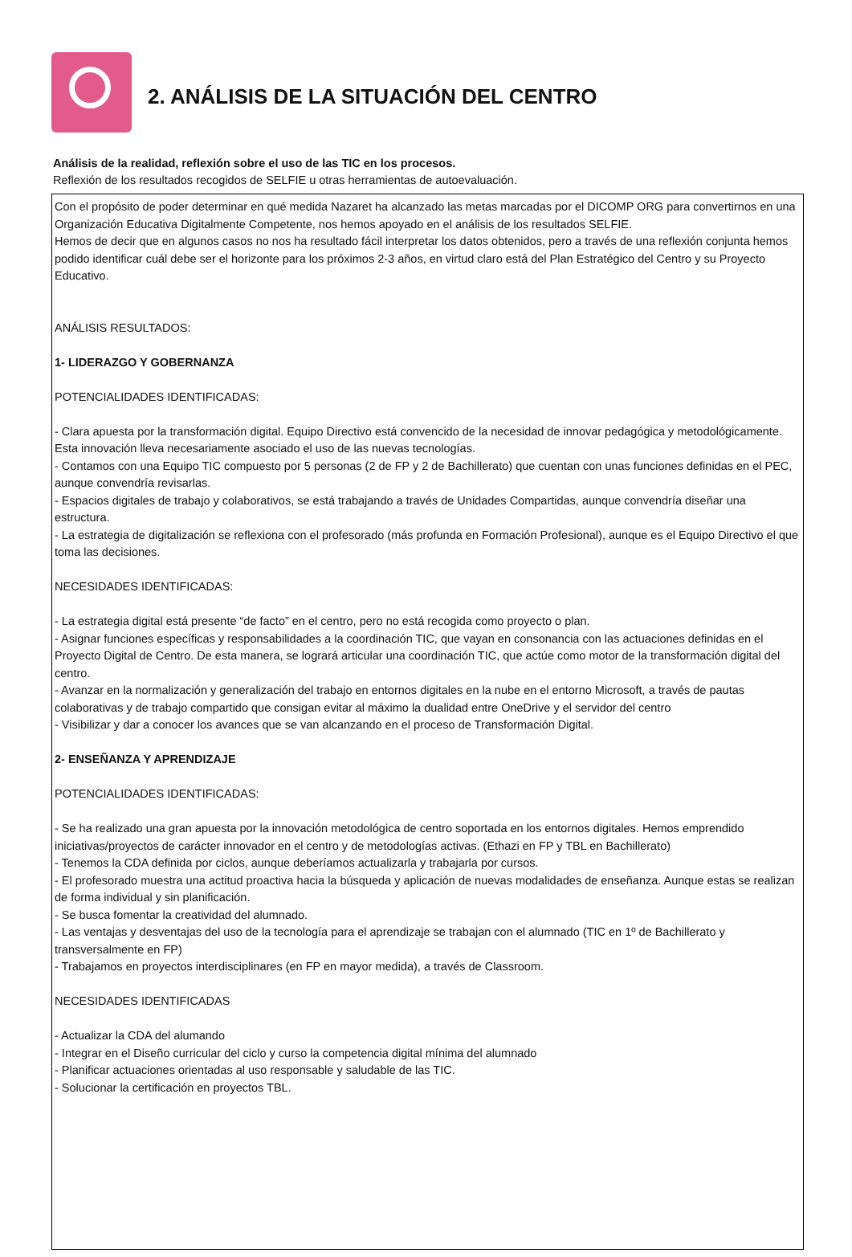2. ANÁLISIS DE LA SITUACIÓN DEL CENTRO
Análisis de la realidad, reflexión sobre el uso de las TIC en los procesos.
Reflexión de los resultados recogidos de SELFIE u otras herramientas de autoevaluación.
Con el propósito de poder determinar en qué medida Nazaret ha alcanzado las metas marcadas por el DICOMP ORG para convertirnos en una Organización Educativa Digitalmente Competente, nos hemos apoyado en el análisis de los resultados SELFIE.
Hemos de decir que en algunos casos no nos ha resultado fácil interpretar los datos obtenidos, pero a través de una reflexión conjunta hemos podido identificar cuál debe ser el horizonte para los próximos 2-3 años, en virtud claro está del Plan Estratégico del Centro y su Proyecto Educativo.
ANÁLISIS RESULTADOS:
1- LIDERAZGO Y GOBERNANZA
POTENCIALIDADES IDENTIFICADAS:
- Clara apuesta por la transformación digital. Equipo Directivo está convencido de la necesidad de innovar pedagógica y metodológicamente. Esta innovación lleva necesariamente asociado el uso de las nuevas tecnologías.
- Contamos con una Equipo TIC compuesto por 5 personas (2 de FP y 2 de Bachillerato) que cuentan con unas funciones definidas en el PEC, aunque convendría revisarlas.
- Espacios digitales de trabajo y colaborativos, se está trabajando a través de Unidades Compartidas, aunque convendría diseñar una estructura.
- La estrategia de digitalización se reflexiona con el profesorado (más profunda en Formación Profesional), aunque es el Equipo Directivo el que toma las decisiones.
NECESIDADES IDENTIFICADAS:
- La estrategia digital está presente “de facto” en el centro, pero no está recogida como proyecto o plan.
- Asignar funciones específicas y responsabilidades a la coordinación TIC, que vayan en consonancia con las actuaciones definidas en el Proyecto Digital de Centro. De esta manera, se logrará articular una coordinación TIC, que actúe como motor de la transformación digital del centro.
- Avanzar en la normalización y generalización del trabajo en entornos digitales en la nube en el entorno Microsoft, a través de pautas colaborativas y de trabajo compartido que consigan evitar al máximo la dualidad entre OneDrive y el servidor del centro
- Visibilizar y dar a conocer los avances que se van alcanzando en el proceso de Transformación Digital.
2- ENSEÑANZA Y APRENDIZAJE
POTENCIALIDADES IDENTIFICADAS:
- Se ha realizado una gran apuesta por la innovación metodológica de centro soportada en los entornos digitales. Hemos emprendido iniciativas/proyectos de carácter innovador en el centro y de metodologías activas. (Ethazi en FP y TBL en Bachillerato)
- Tenemos la CDA definida por ciclos, aunque deberíamos actualizarla y trabajarla por cursos.
- El profesorado muestra una actitud proactiva hacia la búsqueda y aplicación de nuevas modalidades de enseñanza. Aunque estas se realizan de forma individual y sin planificación.
- Se busca fomentar la creatividad del alumnado.
- Las ventajas y desventajas del uso de la tecnología para el aprendizaje se trabajan con el alumnado (TIC en 1º de Bachillerato y transversalmente en FP)
- Trabajamos en proyectos interdisciplinares (en FP en mayor medida), a través de Classroom.
NECESIDADES IDENTIFICADAS
- Actualizar la CDA del alumando
- Integrar en el Diseño curricular del ciclo y curso la competencia digital mínima del alumnado
- Planificar actuaciones orientadas al uso responsable y saludable de las TIC.
- Solucionar la certificación en proyectos TBL.